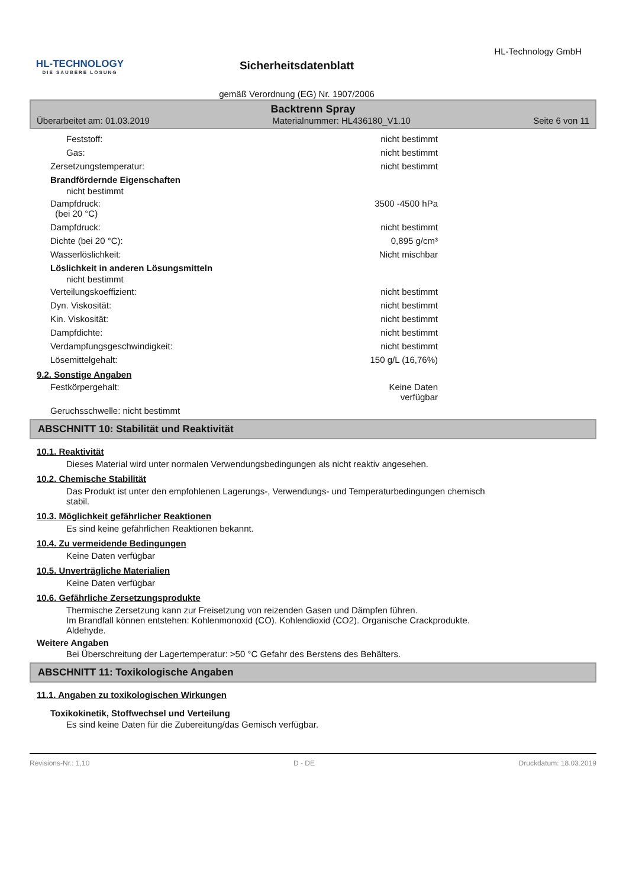HL-TECHNOLOGY
DIE SAUBERE LÖSUNG
Sicherheitsdatenblatt
gemäß Verordnung (EG) Nr. 1907/2006
HL-Technology GmbH
Backtrenn Spray
Überarbeitet am: 01.03.2019 Materialnummer: HL436180_V1.10 Seite 6 von 11
Feststoff: nicht bestimmt
Gas: nicht bestimmt
Zersetzungstemperatur: nicht bestimmt
Brandfördernde Eigenschaften
nicht bestimmt
Dampfdruck:
(bei 20 °C) 3500 -4500 hPa
Dampfdruck: nicht bestimmt
Dichte (bei 20 °C): 0,895 g/cm³
Wasserlöslichkeit: Nicht mischbar
Löslichkeit in anderen Lösungsmitteln
nicht bestimmt
Verteilungskoeffizient: nicht bestimmt
Dyn. Viskosität: nicht bestimmt
Kin. Viskosität: nicht bestimmt
Dampfdichte: nicht bestimmt
Verdampfungsgeschwindigkeit: nicht bestimmt
Lösemittelgehalt: 150 g/L (16,76%)
9.2. Sonstige Angaben
Festkörpergehalt: Keine Daten verfügbar
Geruchsschwelle: nicht bestimmt
ABSCHNITT 10: Stabilität und Reaktivität
10.1. Reaktivität
Dieses Material wird unter normalen Verwendungsbedingungen als nicht reaktiv angesehen.
10.2. Chemische Stabilität
Das Produkt ist unter den empfohlenen Lagerungs-, Verwendungs- und Temperaturbedingungen chemisch
stabil.
10.3. Möglichkeit gefährlicher Reaktionen
Es sind keine gefährlichen Reaktionen bekannt.
10.4. Zu vermeidende Bedingungen
Keine Daten verfügbar
10.5. Unverträgliche Materialien
Keine Daten verfügbar
10.6. Gefährliche Zersetzungsprodukte
Thermische Zersetzung kann zur Freisetzung von reizenden Gasen und Dämpfen führen.
Im Brandfall können entstehen: Kohlenmonoxid (CO). Kohlendioxid (CO2). Organische Crackprodukte.
Aldehyde.
Weitere Angaben
Bei Überschreitung der Lagertemperatur: >50 °C Gefahr des Berstens des Behälters.
ABSCHNITT 11: Toxikologische Angaben
11.1. Angaben zu toxikologischen Wirkungen
Toxikokinetik, Stoffwechsel und Verteilung
Es sind keine Daten für die Zubereitung/das Gemisch verfügbar.
Revisions-Nr.: 1,10 D - DE Druckdatum: 18.03.2019